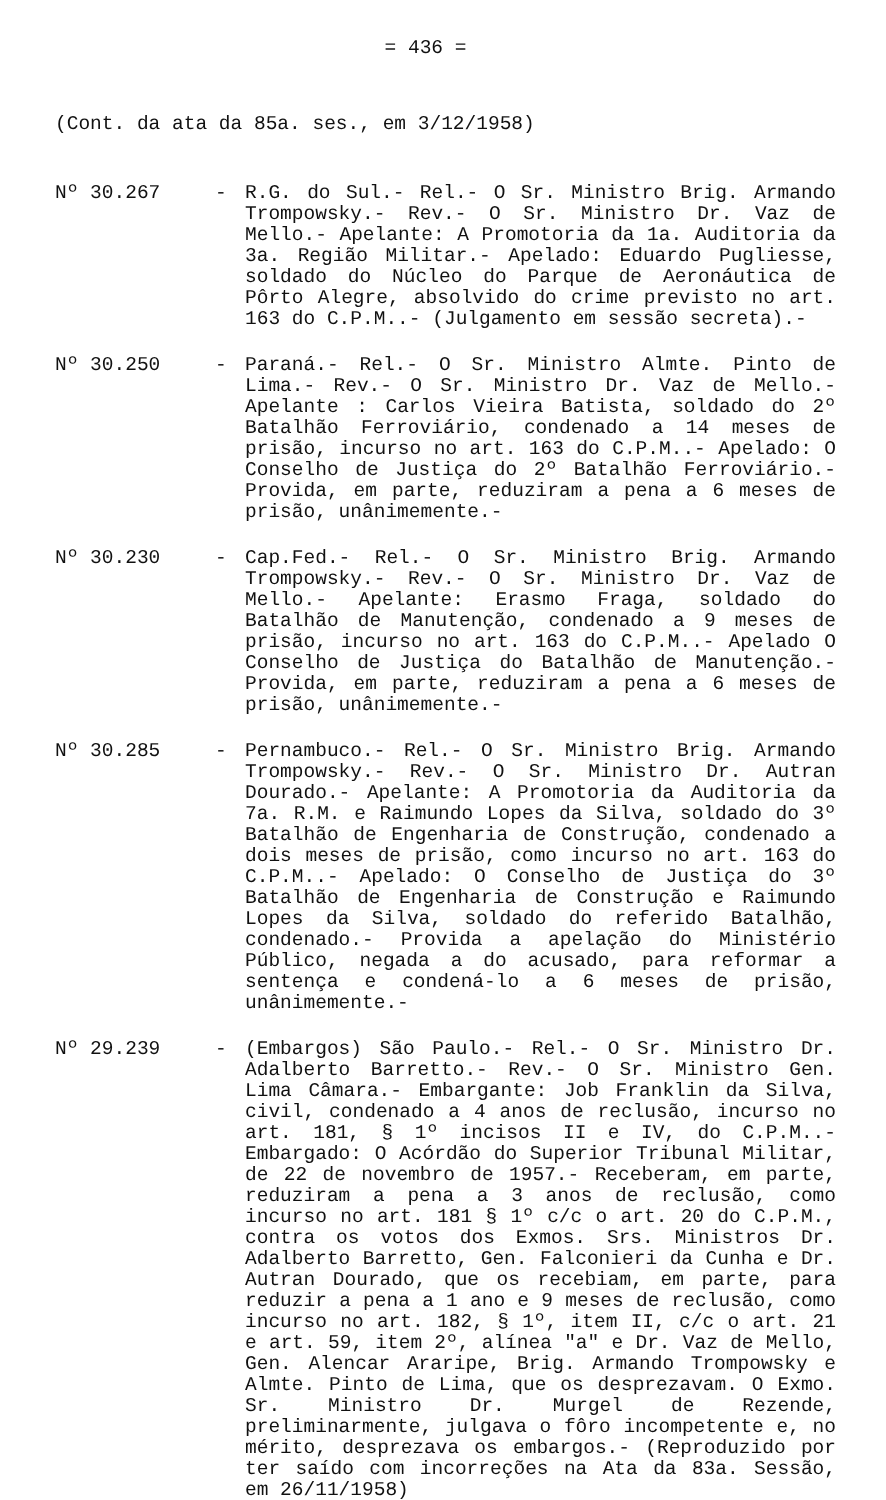= 436 =
(Cont. da ata da 85a. ses., em 3/12/1958)
Nº 30.267 - R.G. do Sul.- Rel.- O Sr. Ministro Brig. Armando Trompowsky.- Rev.- O Sr. Ministro Dr. Vaz de Mello.- Apelante: A Promotoria da 1a. Auditoria da 3a. Região Militar.- Apelado: Eduardo Pugliesse, soldado do Núcleo do Parque de Aeronáutica de Pôrto Alegre, absolvido do crime previsto no art. 163 do C.P.M..- (Julgamento em sessão secreta).-
Nº 30.250 - Paraná.- Rel.- O Sr. Ministro Almte. Pinto de Lima.- Rev.- O Sr. Ministro Dr. Vaz de Mello.- Apelante : Carlos Vieira Batista, soldado do 2º Batalhão Ferroviário, condenado a 14 meses de prisão, incurso no art. 163 do C.P.M..- Apelado: O Conselho de Justiça do 2º Batalhão Ferroviário.- Provida, em parte, reduziram a pena a 6 meses de prisão, unânimemente.-
Nº 30.230 - Cap.Fed.- Rel.- O Sr. Ministro Brig. Armando Trompowsky.- Rev.- O Sr. Ministro Dr. Vaz de Mello.- Apelante: Erasmo Fraga, soldado do Batalhão de Manutenção, condenado a 9 meses de prisão, incurso no art. 163 do C.P.M..- Apelado O Conselho de Justiça do Batalhão de Manutenção.- Provida, em parte, reduziram a pena a 6 meses de prisão, unânimemente.-
Nº 30.285 - Pernambuco.- Rel.- O Sr. Ministro Brig. Armando Trompowsky.- Rev.- O Sr. Ministro Dr. Autran Dourado.- Apelante: A Promotoria da Auditoria da 7a. R.M. e Raimundo Lopes da Silva, soldado do 3º Batalhão de Engenharia de Construção, condenado a dois meses de prisão, como incurso no art. 163 do C.P.M..- Apelado: O Conselho de Justiça do 3º Batalhão de Engenharia de Construção e Raimundo Lopes da Silva, soldado do referido Batalhão, condenado.- Provida a apelação do Ministério Público, negada a do acusado, para reformar a sentença e condená-lo a 6 meses de prisão, unânimemente.-
Nº 29.239 - (Embargos) São Paulo.- Rel.- O Sr. Ministro Dr. Adalberto Barretto.- Rev.- O Sr. Ministro Gen. Lima Câmara.- Embargante: Job Franklin da Silva, civil, condenado a 4 anos de reclusão, incurso no art. 181, § 1º incisos II e IV, do C.P.M..- Embargado: O Acórdão do Superior Tribunal Militar, de 22 de novembro de 1957.- Receberam, em parte, reduziram a pena a 3 anos de reclusão, como incurso no art. 181 § 1º c/c o art. 20 do C.P.M., contra os votos dos Exmos. Srs. Ministros Dr. Adalberto Barretto, Gen. Falconieri da Cunha e Dr. Autran Dourado, que os recebiam, em parte, para reduzir a pena a 1 ano e 9 meses de reclusão, como incurso no art. 182, § 1º, item II, c/c o art. 21 e art. 59, item 2º, alínea "a" e Dr. Vaz de Mello, Gen. Alencar Araripe, Brig. Armando Trompowsky e Almte. Pinto de Lima, que os desprezavam. O Exmo. Sr. Ministro Dr. Murgel de Rezende, preliminarmente, julgava o fôro incompetente e, no mérito, desprezava os embargos.- (Reproduzido por ter saído com incorreções na Ata da 83a. Sessão, em 26/11/1958)